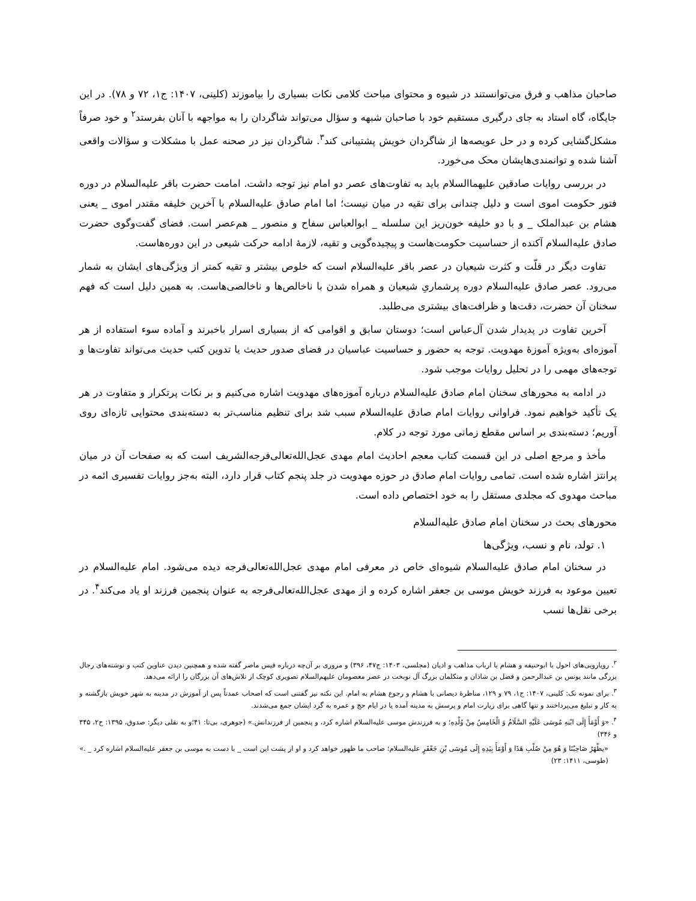صاحبان مذاهب و فرق می‌توانستند در شیوه و محتوای مباحث کلامی نکات بسیاری را بیاموزند (کلینی، ۱۴۰۷: ج۱، ۷۲ و ۷۸). در این جایگاه، گاه استاد به جای درگیری مستقیم خود با صاحبان شبهه و سؤال می‌تواند شاگردان را به مواجهه با آنان بفرستد<sup>۲</sup> و خود صرفاً مشکل‌گشایی کرده و در حل عویصه‌ها از شاگردان خویش پشتیبانی کند<sup>۳</sup>. شاگردان نیز در صحنه عمل با مشکلات و سؤالات واقعی آشنا شده و توانمندی‌هایشان محک می‌خورد.
در بررسی روایات صادقین علیهما‌السلام باید به تفاوت‌های عصر دو امام نیز توجه داشت. امامت حضرت باقر علیه‌السلام در دوره فتور حکومت اموی است و دلیل چندانی برای تقیه در میان نیست؛ اما امام صادق علیه‌السلام با آخرین خلیفه مقتدر اموی _ یعنی هشام بن عبدالملک _ و با دو خلیفه خون‌ریز این سلسله _ ابوالعباس سفاح و منصور _ هم‌عصر است. فضای گفت‌وگوی حضرت صادق علیه‌السلام آکنده از حساسیت حکومت‌هاست و پیچیده‌گویی و تقیه، لازمهٔ ادامه حرکت شیعی در این دوره‌هاست.
تفاوت دیگر در قلّت و کثرت شیعیان در عصر باقر علیه‌السلام است که خلوص بیشتر و تقیه کمتر از ویژگی‌های ایشان به شمار می‌رود. عصر صادق علیه‌السلام دوره پرشماریِ شیعیان و همراه شدن با ناخالص‌ها و ناخالصی‌هاست. به همین دلیل است که فهم سخنان آن حضرت، دقت‌ها و ظرافت‌های بیشتری می‌طلبد.
آخرین تفاوت در پدیدار شدن آل‌عباس است؛ دوستان سابق و اقوامی که از بسیاری اسرار باخبرند و آماده سوء استفاده از هر آموزه‌ای به‌ویژه آموزهٔ مهدویت. توجه به حضور و حساسیت عباسیان در فضای صدور حدیث یا تدوین کتب حدیث می‌تواند تفاوت‌ها و توجه‌های مهمی را در تحلیل روایات موجب شود.
در ادامه به محورهای سخنان امام صادق علیه‌السلام درباره آموزه‌های مهدویت اشاره می‌کنیم و بر نکات پرتکرار و متفاوت در هر یک تأکید خواهیم نمود. فراوانی روایات امام صادق علیه‌السلام سبب شد برای تنظیم مناسب‌تر به دسته‌بندی محتوایی تازه‌ای روی آوریم؛ دسته‌بندی بر اساس مقطع زمانی مورد توجه در کلام.
مأخذ و مرجع اصلی در این قسمت کتاب معجم احادیث امام مهدی عجل‌الله‌تعالی‌فرجه‌الشریف است که به صفحات آن در میان پرانتز اشاره شده است. تمامی روایات امام صادق در حوزه مهدویت در جلد پنجم کتاب قرار دارد، البته به‌جز روایات تفسیری ائمه در مباحث مهدوی که مجلدی مستقل را به خود اختصاص داده است.
محورهای بحث در سخنان امام صادق علیه‌السلام
۱. تولد، نام و نسب، ویژگی‌ها
در سخنان امام صادق علیه‌السلام شیوه‌ای خاص در معرفی امام مهدی عجل‌الله‌تعالی‌فرجه دیده می‌شود. امام علیه‌السلام در تعیین موعود به فرزند خویش موسی بن جعفر اشاره کرده و از مهدی عجل‌الله‌تعالی‌فرجه به عنوان پنجمین فرزند او یاد می‌کند<sup>۴</sup>. در برخی نقل‌ها نسب
<sup>۲</sup>. رویارویی‌های احول با ابوحنیفه و هشام با ارباب مذاهب و ادیان (مجلسی، ۱۴۰۳: ج۴۷، ۳۹۶) و مروری بر آن‌چه درباره قیس ماصر گفته شده و همچنین دیدن عناوین کتب و نوشته‌های رجال بزرگی مانند یونس بن عبدالرحمن و فضل بن شاذان و متکلمان بزرگ آل نوبخت در عصر معصومان علیهم‌السلام تصویری کوچک از تلاش‌های آن بزرگان را ارائه می‌دهد.
<sup>۳</sup>. برای نمونه نک: کلینی، ۱۴۰۷: ج۱، ۷۹ و ۱۲۹، مناظرهٔ دیصانی با هشام و رجوع هشام به امام. این نکته نیز گفتنی است که اصحاب عمدتاً پس از آموزش در مدینه به شهر خویش بازگشته و به کار و تبلیغ می‌پرداختند و تنها گاهی برای زیارت امام و پرسش به مدینه آمده یا در ایام حج و عمره به گرد ایشان جمع می‌شدند.
<sup>۴</sup>. «وَ أَوْمَأَ إِلَى ابْنِهِ مُوسَى عَلَيْهِ السَّلَامُ وَ الْخَامِسُ مِنْ وُلْدِهِ؛ و به فرزندش موسی علیه‌السلام اشاره کرد، و پنجمین از فرزندانش.» (جوهری، بی‌تا: ۴۱؛و به نقلی دیگر: صدوق، ۱۳۹۵: ج۲، ۳۴۵ و ۳۴۶)
«يظْهَرُ صَاحِبُنَا وَ هُوَ مِنْ صُلْبِ هَذَا وَ أَوْمَأَ بِيَدِهِ إِلَى مُوسَى بْنِ جَعْفَرٍ علیه‌السلام؛ صاحب ما ظهور خواهد کرد و او از پشت این است _ با دست به موسی بن جعفر علیه‌السلام اشاره کرد _ .» (طوسی، ۱۴۱۱: ۲۳)